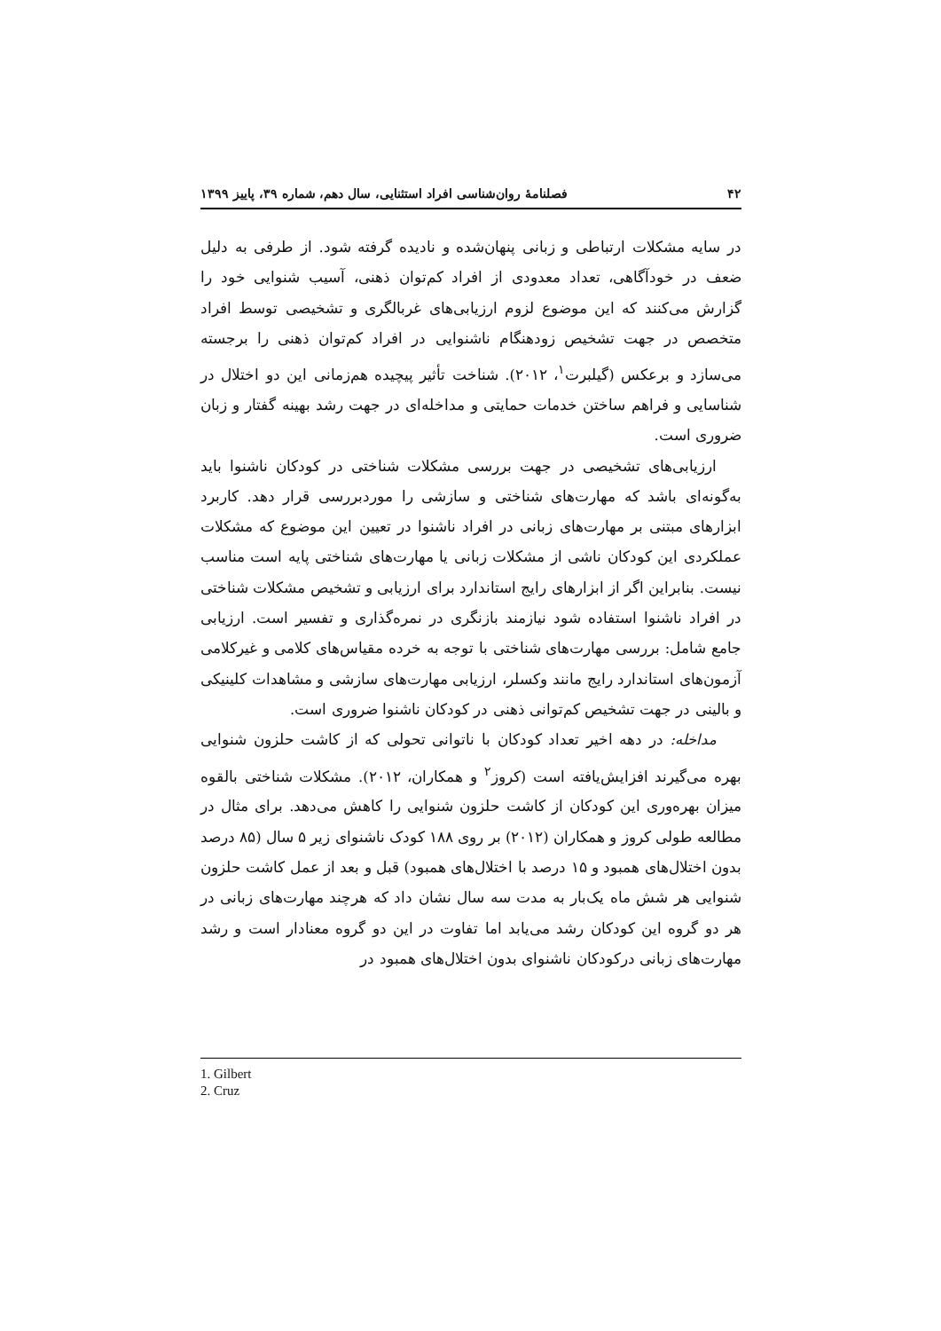۴۲ فصلنامهٔ روان‌شناسی افراد استثنایی، سال دهم، شماره ۳۹، پاییز ۱۳۹۹
در سایه مشکلات ارتباطی و زبانی پنهان‌شده و نادیده گرفته شود. از طرفی به دلیل ضعف در خودآگاهی، تعداد معدودی از افراد کم‌توان ذهنی، آسیب شنوایی خود را گزارش می‌کنند که این موضوع لزوم ارزیابی‌های غربالگری و تشخیصی توسط افراد متخصص در جهت تشخیص زودهنگام ناشنوایی در افراد کم‌توان ذهنی را برجسته می‌سازد و برعکس (گیلبرت<sup>۱</sup>، ۲۰۱۲). شناخت تأثیر پیچیده هم‌زمانی این دو اختلال در شناسایی و فراهم ساختن خدمات حمایتی و مداخله‌ای در جهت رشد بهینه گفتار و زبان ضروری است.
ارزیابی‌های تشخیصی در جهت بررسی مشکلات شناختی در کودکان ناشنوا باید به‌گونه‌ای باشد که مهارت‌های شناختی و سازشی را موردبررسی قرار دهد. کاربرد ابزارهای مبتنی بر مهارت‌های زبانی در افراد ناشنوا در تعیین این موضوع که مشکلات عملکردی این کودکان ناشی از مشکلات زبانی یا مهارت‌های شناختی پایه است مناسب نیست. بنابراین اگر از ابزارهای رایج استاندارد برای ارزیابی و تشخیص مشکلات شناختی در افراد ناشنوا استفاده شود نیازمند بازنگری در نمره‌گذاری و تفسیر است. ارزیابی جامع شامل: بررسی مهارت‌های شناختی با توجه به خرده مقیاس‌های کلامی و غیرکلامی آزمون‌های استاندارد رایج مانند وکسلر، ارزیابی مهارت‌های سازشی و مشاهدات کلینیکی و بالینی در جهت تشخیص کم‌توانی ذهنی در کودکان ناشنوا ضروری است.
مداخله: در دهه اخیر تعداد کودکان با ناتوانی تحولی که از کاشت حلزون شنوایی بهره می‌گیرند افزایش‌یافته است (کروز<sup>۲</sup> و همکاران، ۲۰۱۲). مشکلات شناختی بالقوه میزان بهره‌وری این کودکان از کاشت حلزون شنوایی را کاهش می‌دهد. برای مثال در مطالعه طولی کروز و همکاران (۲۰۱۲) بر روی ۱۸۸ کودک ناشنوای زیر ۵ سال (۸۵ درصد بدون اختلال‌های همبود و ۱۵ درصد با اختلال‌های همبود) قبل و بعد از عمل کاشت حلزون شنوایی هر شش ماه یک‌بار به مدت سه سال نشان داد که هرچند مهارت‌های زبانی در هر دو گروه این کودکان رشد می‌یابد اما تفاوت در این دو گروه معنادار است و رشد مهارت‌های زبانی درکودکان ناشنوای بدون اختلال‌های همبود در
1. Gilbert
2. Cruz